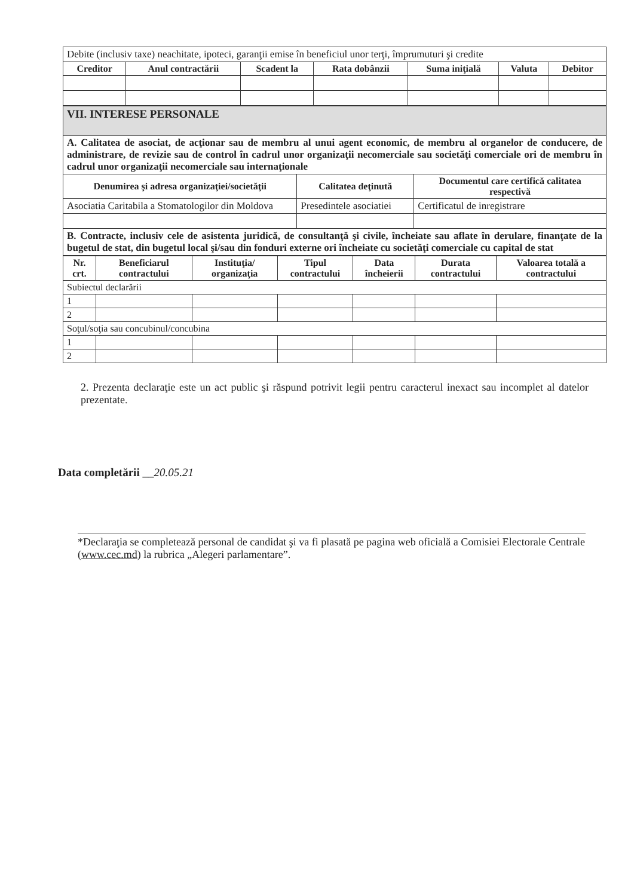| Debite (inclusiv taxe) neachitate, ipoteci, garanţii emise în beneficiul unor terţi, împrumuturi şi credite | | | | | | |
| Creditor | Anul contractării | Scadent la | Rata dobânzii | Suma iniţială | Valuta | Debitor |
| VII. INTERESE PERSONALE | | |
| A. Calitatea de asociat, de acţionar sau de membru al unui agent economic, de membru al organelor de conducere, de administrare, de revizie sau de control în cadrul unor organizaţii necomerciale sau societăţi comerciale ori de membru în cadrul unor organizaţii necomerciale sau internaţionale | | |
| Denumirea şi adresa organizaţiei/societăţii | Calitatea deţinută | Documentul care certifică calitatea respectivă |
| Asociatia Caritabila a Stomatologilor din Moldova | Presedintele asociatiei | Certificatul de inregistrare |
| B. Contracte, inclusiv cele de asistenta juridică, de consultanţă şi civile, încheiate sau aflate în derulare, finanţate de la bugetul de stat, din bugetul local şi/sau din fonduri externe ori încheiate cu societăţi comerciale cu capital de stat | | |
| Nr. crt. | Beneficiarul contractului | Instituţia/ organizaţia | Tipul contractului | Data încheierii | Durata contractului | Valoarea totală a contractului |
| --- | --- | --- | --- | --- | --- | --- |
| Subiectul declarării | | | | | | |
| 1 | | | | | | |
| 2 | | | | | | |
| Soţul/soţia sau concubinul/concubina | | | | | | |
| 1 | | | | | | |
| 2 | | | | | | |
2. Prezenta declaraţie este un act public şi răspund potrivit legii pentru caracterul inexact sau incomplet al datelor prezentate.
Data completării __20.05.21
*Declaraţia se completează personal de candidat şi va fi plasată pe pagina web oficială a Comisiei Electorale Centrale (www.cec.md) la rubrica „Alegeri parlamentare”.